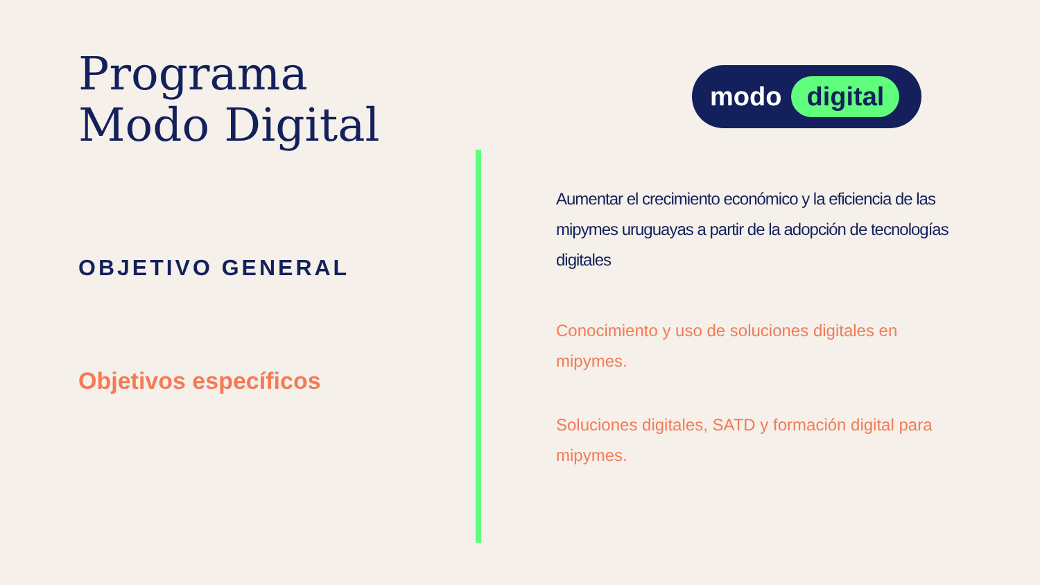Programa
Modo Digital
OBJETIVO GENERAL
Objetivos específicos
modo digital
Aumentar el crecimiento económico y la eficiencia de las mipymes uruguayas a partir de la adopción de tecnologías digitales
Conocimiento y uso de soluciones digitales en mipymes.
Soluciones digitales, SATD y formación digital para mipymes.